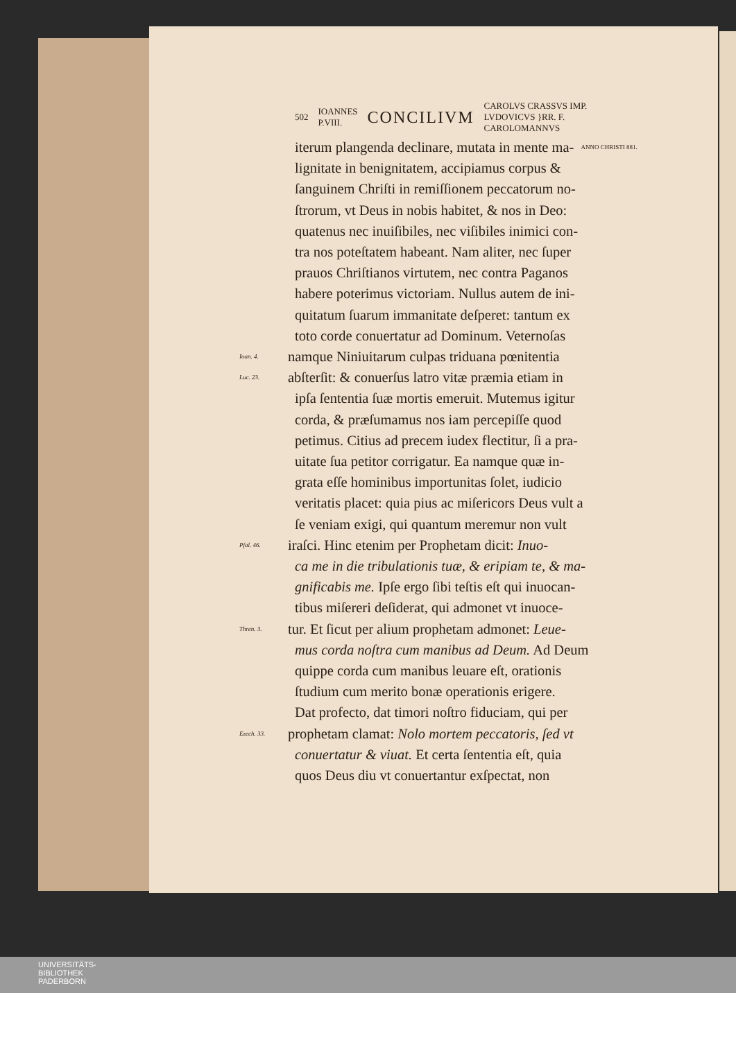502 IOANNES
P.VIII. CONCILIVM CAROLVS CRASSVS IMP.
LVDOVICVS }RR. F.
CAROLOMANNVS
iterum plangenda declinare, mutata in mente ma- ANNO CHRISTI 881.
lignitate in benignitatem, accipiamus corpus &
ſanguinem Chriſti in remiſſionem peccatorum no-
ſtrorum, vt Deus in nobis habitet, & nos in Deo:
quatenus nec inuiſibiles, nec viſibiles inimici con-
tra nos poteſtatem habeant. Nam aliter, nec ſuper
prauos Chriſtianos virtutem, nec contra Paganos
habere poterimus victoriam. Nullus autem de ini-
quitatum ſuarum immanitate deſperet: tantum ex
toto corde conuertatur ad Dominum. Veternoſas
Ioan. 4. namque Niniuitarum culpas triduana pœnitentia
Luc. 23. abſterſit: & conuerſus latro vitæ præmia etiam in
ipſa ſententia ſuæ mortis emeruit. Mutemus igitur
corda, & præſumamus nos iam percepiſſe quod
petimus. Citius ad precem iudex flectitur, ſi a pra-
uitate ſua petitor corrigatur. Ea namque quæ in-
grata eſſe hominibus importunitas ſolet, iudicio
veritatis placet: quia pius ac miſericors Deus vult a
ſe veniam exigi, qui quantum meremur non vult
Pſal. 46. iraſci. Hinc etenim per Prophetam dicit: Inuo-
ca me in die tribulationis tuæ, & eripiam te, & ma-
gnificabis me. Ipſe ergo ſibi teſtis eſt qui inuocan-
tibus miſereri deſiderat, qui admonet vt inuoce-
Thren. 3. tur. Et ſicut per alium prophetam admonet: Leue-
mus corda noſtra cum manibus ad Deum. Ad Deum
quippe corda cum manibus leuare eſt, orationis
ſtudium cum merito bonæ operationis erigere.
Dat profecto, dat timori noſtro fiduciam, qui per
Ezech. 33. prophetam clamat: Nolo mortem peccatoris, ſed vt
conuertatur & viuat. Et certa ſententia eſt, quia
quos Deus diu vt conuertantur exſpectat, non
UNIVERSITÄTS-
BIBLIOTHEK
PADERBORN